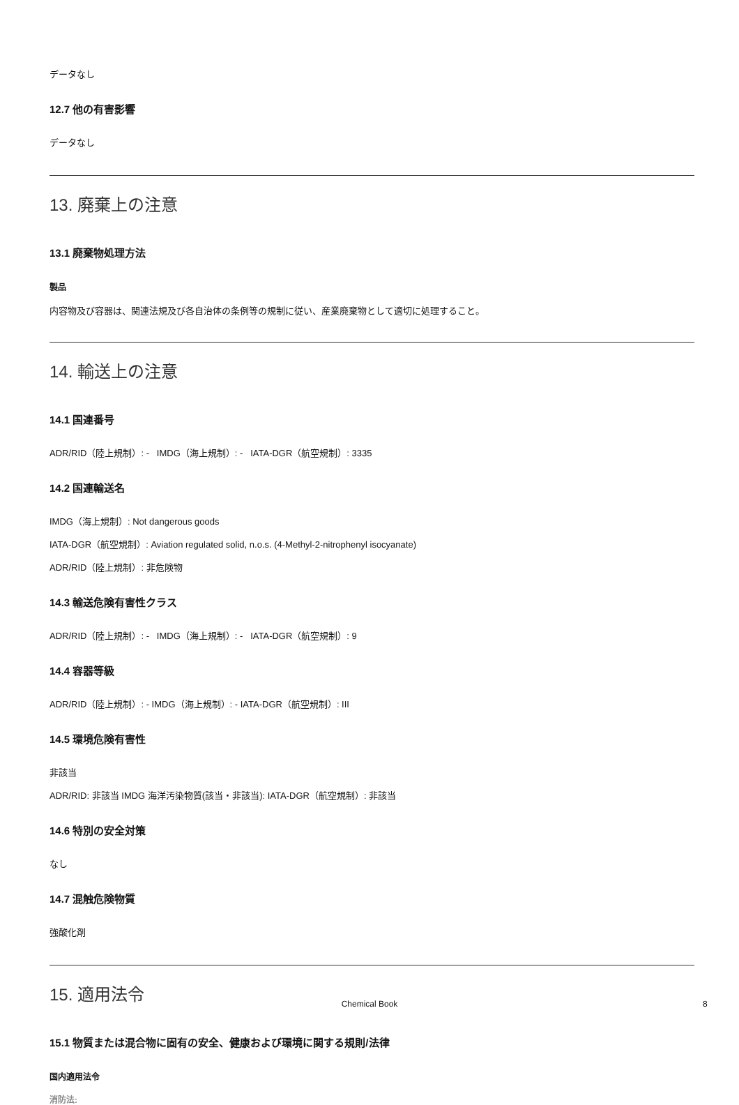データなし
12.7 他の有害影響
データなし
13. 廃棄上の注意
13.1 廃棄物処理方法
製品
内容物及び容器は、関連法規及び各自治体の条例等の規制に従い、産業廃棄物として適切に処理すること。
14. 輸送上の注意
14.1 国連番号
ADR/RID（陸上規制）: - IMDG（海上規制）: - IATA-DGR（航空規制）: 3335
14.2 国連輸送名
IMDG（海上規制）: Not dangerous goods
IATA-DGR（航空規制）: Aviation regulated solid, n.o.s. (4-Methyl-2-nitrophenyl isocyanate)
ADR/RID（陸上規制）: 非危険物
14.3 輸送危険有害性クラス
ADR/RID（陸上規制）: - IMDG（海上規制）: - IATA-DGR（航空規制）: 9
14.4 容器等級
ADR/RID（陸上規制）: - IMDG（海上規制）: - IATA-DGR（航空規制）: III
14.5 環境危険有害性
非該当
ADR/RID: 非該当 IMDG 海洋汚染物質(該当・非該当): IATA-DGR（航空規制）: 非該当
14.6 特別の安全対策
なし
14.7 混触危険物質
強酸化剤
15. 適用法令
15.1 物質または混合物に固有の安全、健康および環境に関する規則/法律
国内適用法令
消防法:
Chemical Book 8